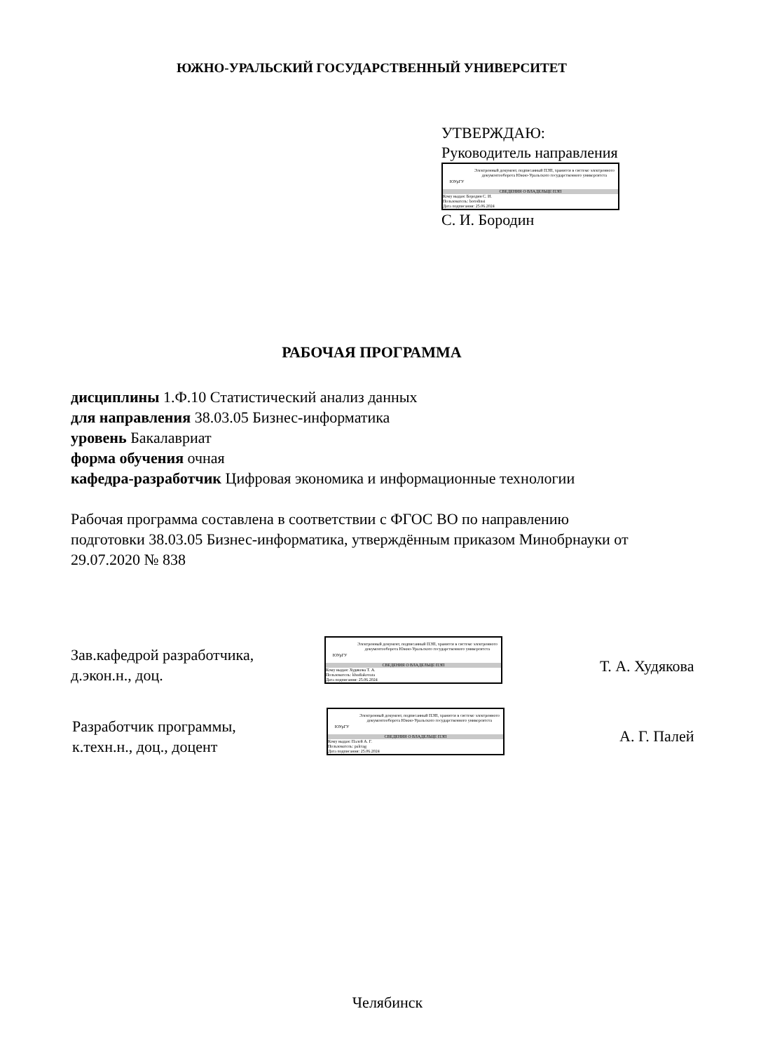ЮЖНО-УРАЛЬСКИЙ ГОСУДАРСТВЕННЫЙ УНИВЕРСИТЕТ
УТВЕРЖДАЮ:
Руководитель направления
ЮУрГУ
Электронный документ, подписанный ПЭП, хранится в системе электронного документооборота Южно-Уральского государственного университета
СВЕДЕНИЯ О ВЛАДЕЛЬЦЕ ПЭП
Кому выдан: Бородин С. И.
Пользователь: borodinsi
Дата подписания: 25.06.2024
С. И. Бородин
РАБОЧАЯ ПРОГРАММА
дисциплины 1.Ф.10 Статистический анализ данных
для направления 38.03.05 Бизнес-информатика
уровень Бакалавриат
форма обучения очная
кафедра-разработчик Цифровая экономика и информационные технологии
Рабочая программа составлена в соответствии с ФГОС ВО по направлению
подготовки 38.03.05 Бизнес-информатика, утверждённым приказом Минобрнауки от
29.07.2020 № 838
Зав.кафедрой разработчика,
д.экон.н., доц.
ЮУрГУ
Электронный документ, подписанный ПЭП, хранится в системе электронного документооборота Южно-Уральского государственного университета
СВЕДЕНИЯ О ВЛАДЕЛЬЦЕ ПЭП
Кому выдан: Худякова Т. А.
Пользователь: khudiakovata
Дата подписания: 25.06.2024
Т. А. Худякова
Разработчик программы,
к.техн.н., доц., доцент
ЮУрГУ
Электронный документ, подписанный ПЭП, хранится в системе электронного документооборота Южно-Уральского государственного университета
СВЕДЕНИЯ О ВЛАДЕЛЬЦЕ ПЭП
Кому выдан: Палей А. Г.
Пользователь: paleiag
Дата подписания: 25.06.2024
А. Г. Палей
Челябинск